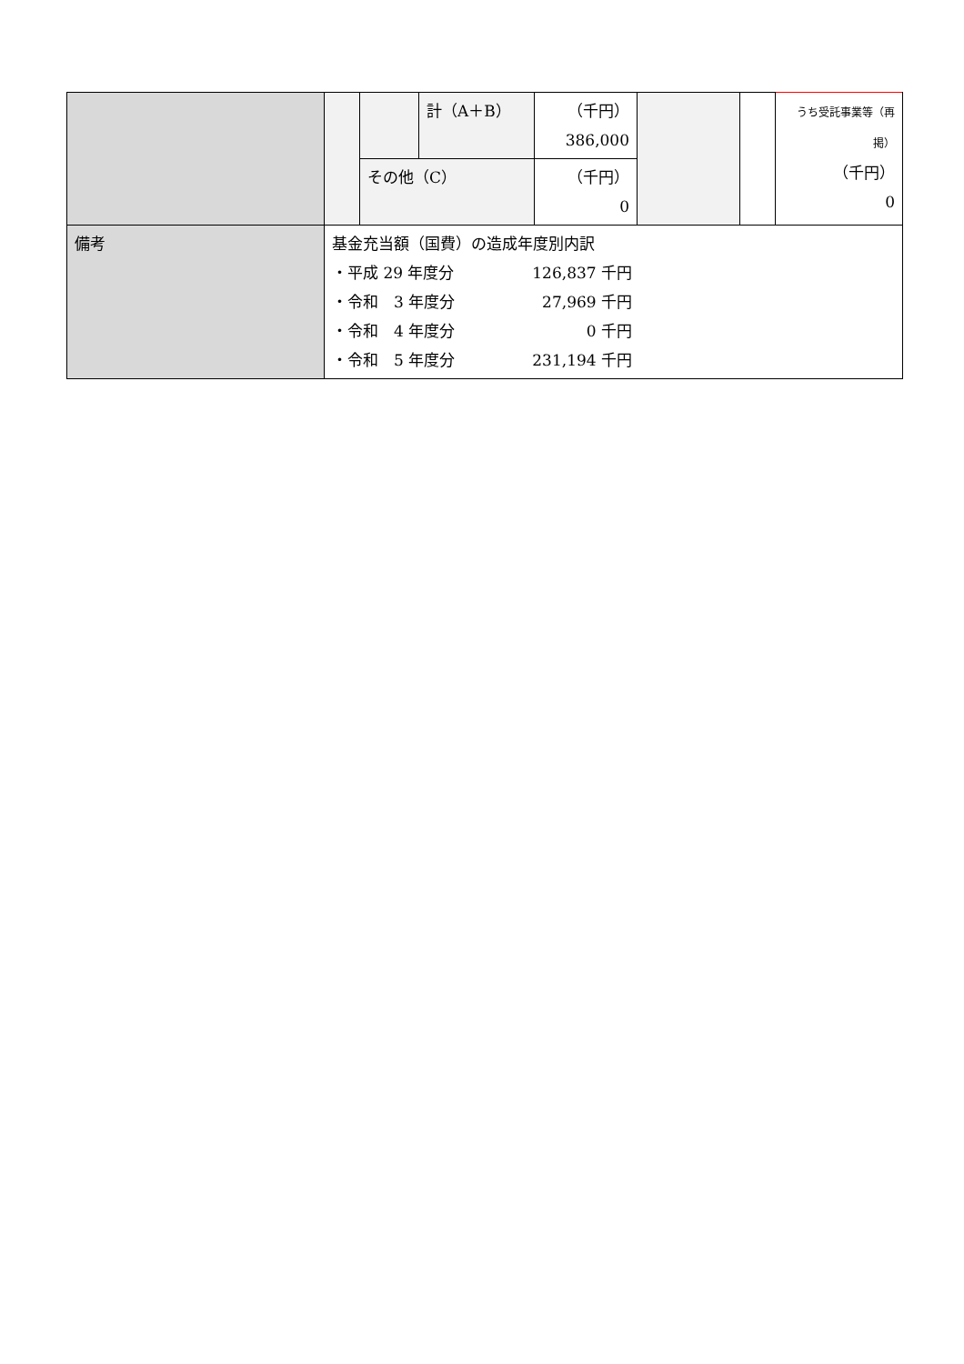| | | | 計（A＋B） | （千円） 386,000 | | | うち受託事業等（再 掲） （千円） 0 |
| | | その他（C） | | （千円） 0 | | | |
| 備考 | 基金充当額（国費）の造成年度別内訳 ・平成 29 年度分 126,837 千円 ・令和 3 年度分 27,969 千円 ・令和 4 年度分 0 千円 ・令和 5 年度分 231,194 千円 | | | | | | |